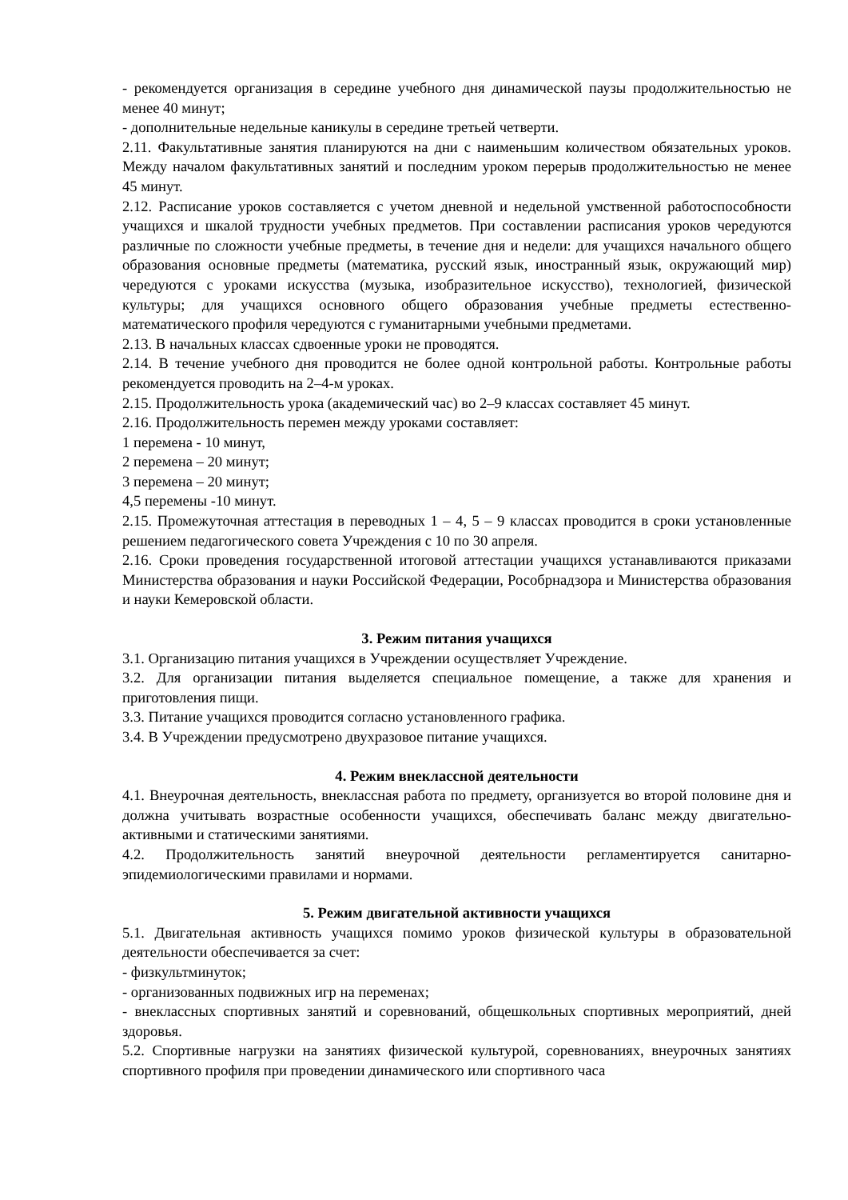- рекомендуется организация в середине учебного дня динамической паузы продолжительностью не менее 40 минут;
- дополнительные недельные каникулы в середине третьей четверти.
2.11. Факультативные занятия планируются на дни с наименьшим количеством обязательных уроков. Между началом факультативных занятий и последним уроком перерыв продолжительностью не менее 45 минут.
2.12. Расписание уроков составляется с учетом дневной и недельной умственной работоспособности учащихся и шкалой трудности учебных предметов. При составлении расписания уроков чередуются различные по сложности учебные предметы, в течение дня и недели: для учащихся начального общего образования основные предметы (математика, русский язык, иностранный язык, окружающий мир) чередуются с уроками искусства (музыка, изобразительное искусство), технологией, физической культуры; для учащихся основного общего образования учебные предметы естественно-математического профиля чередуются с гуманитарными учебными предметами.
2.13. В начальных классах сдвоенные уроки не проводятся.
2.14. В течение учебного дня проводится не более одной контрольной работы. Контрольные работы рекомендуется проводить на 2–4-м уроках.
2.15. Продолжительность урока (академический час) во 2–9 классах составляет 45 минут.
2.16. Продолжительность перемен между уроками составляет:
1 перемена - 10 минут,
2 перемена – 20 минут;
3 перемена – 20 минут;
4,5 перемены -10 минут.
2.15. Промежуточная аттестация в переводных 1 – 4, 5 – 9 классах проводится в сроки установленные решением педагогического совета Учреждения с 10 по 30 апреля.
2.16. Сроки проведения государственной итоговой аттестации учащихся устанавливаются приказами Министерства образования и науки Российской Федерации, Рособрнадзора и Министерства образования и науки Кемеровской области.
3. Режим питания учащихся
3.1. Организацию питания учащихся в Учреждении осуществляет Учреждение.
3.2. Для организации питания выделяется специальное помещение, а также для хранения и приготовления пищи.
3.3. Питание учащихся проводится согласно установленного графика.
3.4. В Учреждении предусмотрено двухразовое питание учащихся.
4. Режим внеклассной деятельности
4.1. Внеурочная деятельность, внеклассная работа по предмету, организуется во второй половине дня и должна учитывать возрастные особенности учащихся, обеспечивать баланс между двигательно-активными и статическими занятиями.
4.2. Продолжительность занятий внеурочной деятельности регламентируется санитарно-эпидемиологическими правилами и нормами.
5. Режим двигательной активности учащихся
5.1. Двигательная активность учащихся помимо уроков физической культуры в образовательной деятельности обеспечивается за счет:
- физкультминуток;
- организованных подвижных игр на переменах;
- внеклассных спортивных занятий и соревнований, общешкольных спортивных мероприятий, дней здоровья.
5.2. Спортивные нагрузки на занятиях физической культурой, соревнованиях, внеурочных занятиях спортивного профиля при проведении динамического или спортивного часа